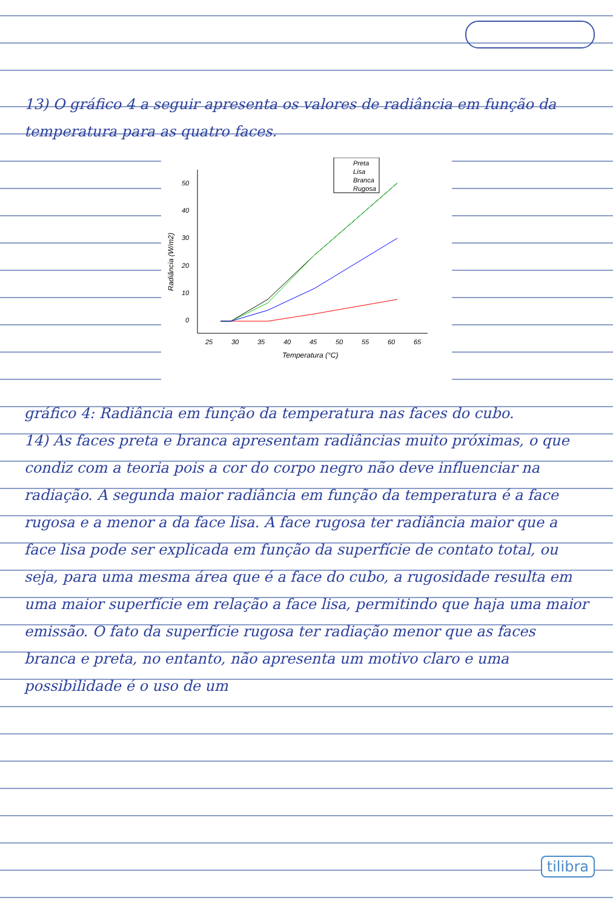13) O gráfico 4 a seguir apresenta os valores de radiância em função da temperatura para as quatro faces.
0
10
20
30
40
50
25
30
35
40
45
50
55
60
65
Temperatura (°C)
Radiância (W/m2)
Preta
Lisa
Branca
Rugosa
gráfico 4: Radiância em função da temperatura nas faces do cubo.
14) As faces preta e branca apresentam radiâncias muito próximas, o que condiz com a teoria pois a cor do corpo negro não deve influenciar na radiação. A segunda maior radiância em função da temperatura é a face rugosa e a menor a da face lisa. A face rugosa ter radiância maior que a face lisa pode ser explicada em função da superfície de contato total, ou seja, para uma mesma área que é a face do cubo, a rugosidade resulta em uma maior superfície em relação a face lisa, permitindo que haja uma maior emissão. O fato da superfície rugosa ter radiação menor que as faces branca e preta, no entanto, não apresenta um motivo claro e uma possibilidade é o uso de um
tilibra